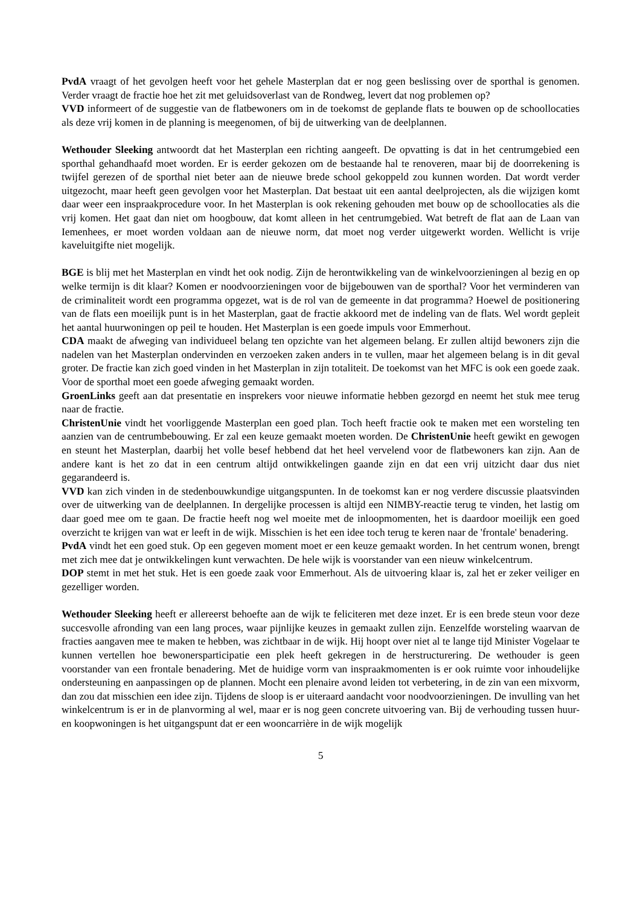PvdA vraagt of het gevolgen heeft voor het gehele Masterplan dat er nog geen beslissing over de sporthal is genomen. Verder vraagt de fractie hoe het zit met geluidsoverlast van de Rondweg, levert dat nog problemen op?
VVD informeert of de suggestie van de flatbewoners om in de toekomst de geplande flats te bouwen op de schoollocaties als deze vrij komen in de planning is meegenomen, of bij de uitwerking van de deelplannen.
Wethouder Sleeking antwoordt dat het Masterplan een richting aangeeft. De opvatting is dat in het centrumgebied een sporthal gehandhaafd moet worden. Er is eerder gekozen om de bestaande hal te renoveren, maar bij de doorrekening is twijfel gerezen of de sporthal niet beter aan de nieuwe brede school gekoppeld zou kunnen worden. Dat wordt verder uitgezocht, maar heeft geen gevolgen voor het Masterplan. Dat bestaat uit een aantal deelprojecten, als die wijzigen komt daar weer een inspraakprocedure voor. In het Masterplan is ook rekening gehouden met bouw op de schoollocaties als die vrij komen. Het gaat dan niet om hoogbouw, dat komt alleen in het centrumgebied. Wat betreft de flat aan de Laan van Iemenhees, er moet worden voldaan aan de nieuwe norm, dat moet nog verder uitgewerkt worden. Wellicht is vrije kaveluitgifte niet mogelijk.
BGE is blij met het Masterplan en vindt het ook nodig. Zijn de herontwikkeling van de winkelvoorzieningen al bezig en op welke termijn is dit klaar? Komen er noodvoorzieningen voor de bijgebouwen van de sporthal? Voor het verminderen van de criminaliteit wordt een programma opgezet, wat is de rol van de gemeente in dat programma? Hoewel de positionering van de flats een moeilijk punt is in het Masterplan, gaat de fractie akkoord met de indeling van de flats. Wel wordt gepleit het aantal huurwoningen op peil te houden. Het Masterplan is een goede impuls voor Emmerhout.
CDA maakt de afweging van individueel belang ten opzichte van het algemeen belang. Er zullen altijd bewoners zijn die nadelen van het Masterplan ondervinden en verzoeken zaken anders in te vullen, maar het algemeen belang is in dit geval groter. De fractie kan zich goed vinden in het Masterplan in zijn totaliteit. De toekomst van het MFC is ook een goede zaak. Voor de sporthal moet een goede afweging gemaakt worden.
GroenLinks geeft aan dat presentatie en insprekers voor nieuwe informatie hebben gezorgd en neemt het stuk mee terug naar de fractie.
ChristenUnie vindt het voorliggende Masterplan een goed plan. Toch heeft fractie ook te maken met een worsteling ten aanzien van de centrumbebouwing. Er zal een keuze gemaakt moeten worden. De ChristenUnie heeft gewikt en gewogen en steunt het Masterplan, daarbij het volle besef hebbend dat het heel vervelend voor de flatbewoners kan zijn. Aan de andere kant is het zo dat in een centrum altijd ontwikkelingen gaande zijn en dat een vrij uitzicht daar dus niet gegarandeerd is.
VVD kan zich vinden in de stedenbouwkundige uitgangspunten. In de toekomst kan er nog verdere discussie plaatsvinden over de uitwerking van de deelplannen. In dergelijke processen is altijd een NIMBY-reactie terug te vinden, het lastig om daar goed mee om te gaan. De fractie heeft nog wel moeite met de inloopmomenten, het is daardoor moeilijk een goed overzicht te krijgen van wat er leeft in de wijk. Misschien is het een idee toch terug te keren naar de 'frontale' benadering.
PvdA vindt het een goed stuk. Op een gegeven moment moet er een keuze gemaakt worden. In het centrum wonen, brengt met zich mee dat je ontwikkelingen kunt verwachten. De hele wijk is voorstander van een nieuw winkelcentrum.
DOP stemt in met het stuk. Het is een goede zaak voor Emmerhout. Als de uitvoering klaar is, zal het er zeker veiliger en gezelliger worden.
Wethouder Sleeking heeft er allereerst behoefte aan de wijk te feliciteren met deze inzet. Er is een brede steun voor deze succesvolle afronding van een lang proces, waar pijnlijke keuzes in gemaakt zullen zijn. Eenzelfde worsteling waarvan de fracties aangaven mee te maken te hebben, was zichtbaar in de wijk. Hij hoopt over niet al te lange tijd Minister Vogelaar te kunnen vertellen hoe bewonersparticipatie een plek heeft gekregen in de herstructurering. De wethouder is geen voorstander van een frontale benadering. Met de huidige vorm van inspraakmomenten is er ook ruimte voor inhoudelijke ondersteuning en aanpassingen op de plannen. Mocht een plenaire avond leiden tot verbetering, in de zin van een mixvorm, dan zou dat misschien een idee zijn. Tijdens de sloop is er uiteraard aandacht voor noodvoorzieningen. De invulling van het winkelcentrum is er in de planvorming al wel, maar er is nog geen concrete uitvoering van. Bij de verhouding tussen huur- en koopwoningen is het uitgangspunt dat er een wooncarrière in de wijk mogelijk
5